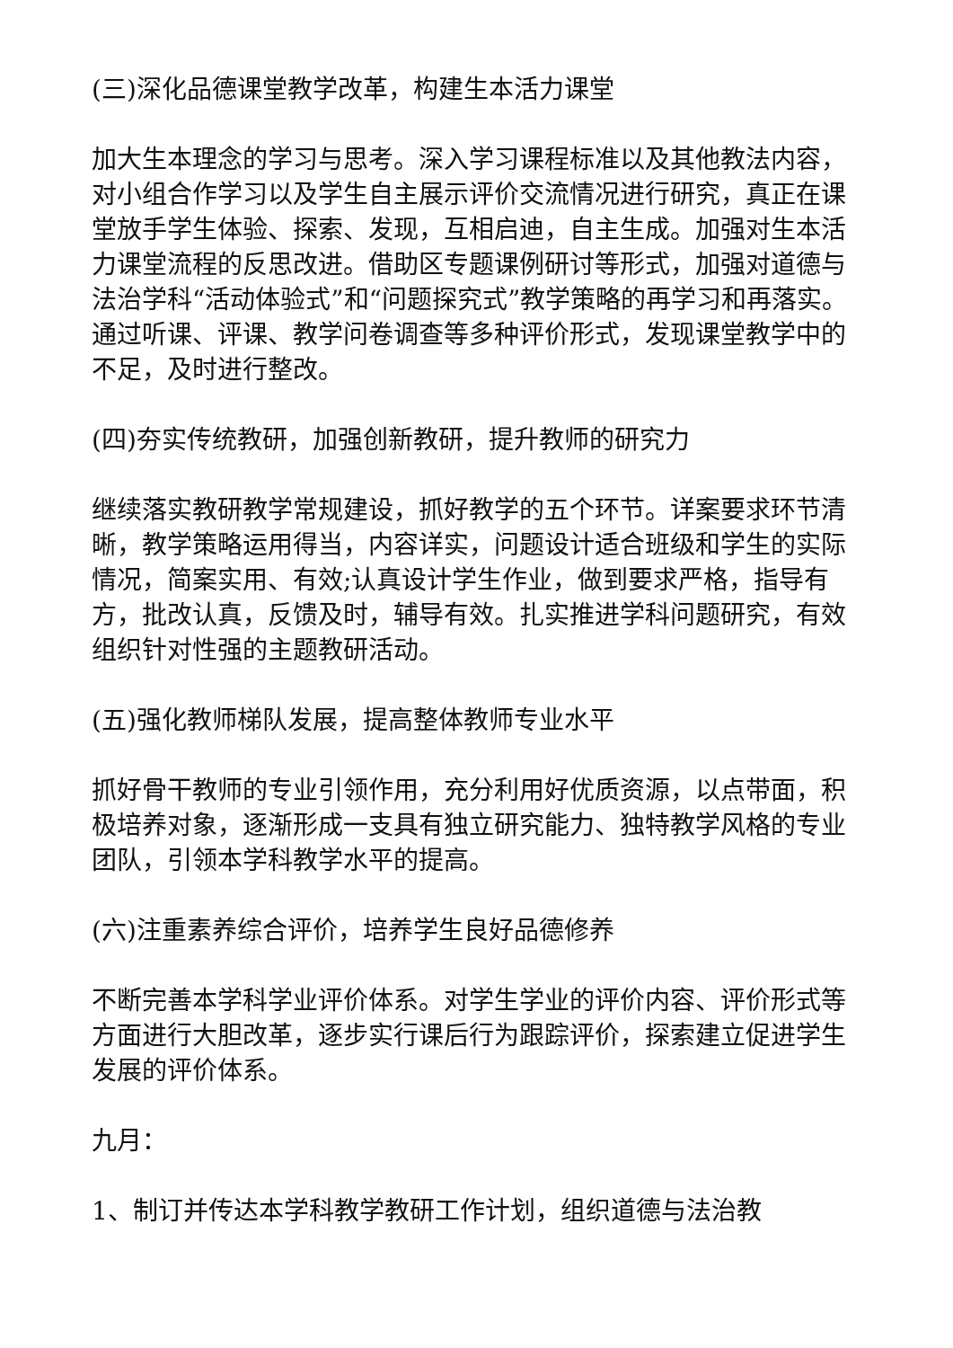(三)深化品德课堂教学改革，构建生本活力课堂
加大生本理念的学习与思考。深入学习课程标准以及其他教法内容，对小组合作学习以及学生自主展示评价交流情况进行研究，真正在课堂放手学生体验、探索、发现，互相启迪，自主生成。加强对生本活力课堂流程的反思改进。借助区专题课例研讨等形式，加强对道德与法治学科“活动体验式”和“问题探究式”教学策略的再学习和再落实。通过听课、评课、教学问卷调查等多种评价形式，发现课堂教学中的不足，及时进行整改。
(四)夯实传统教研，加强创新教研，提升教师的研究力
继续落实教研教学常规建设，抓好教学的五个环节。详案要求环节清晰，教学策略运用得当，内容详实，问题设计适合班级和学生的实际情况，简案实用、有效;认真设计学生作业，做到要求严格，指导有方，批改认真，反馈及时，辅导有效。扎实推进学科问题研究，有效组织针对性强的主题教研活动。
(五)强化教师梯队发展，提高整体教师专业水平
抓好骨干教师的专业引领作用，充分利用好优质资源，以点带面，积极培养对象，逐渐形成一支具有独立研究能力、独特教学风格的专业团队，引领本学科教学水平的提高。
(六)注重素养综合评价，培养学生良好品德修养
不断完善本学科学业评价体系。对学生学业的评价内容、评价形式等方面进行大胆改革，逐步实行课后行为跟踪评价，探索建立促进学生发展的评价体系。
九月：
1、制订并传达本学科教学教研工作计划，组织道德与法治教